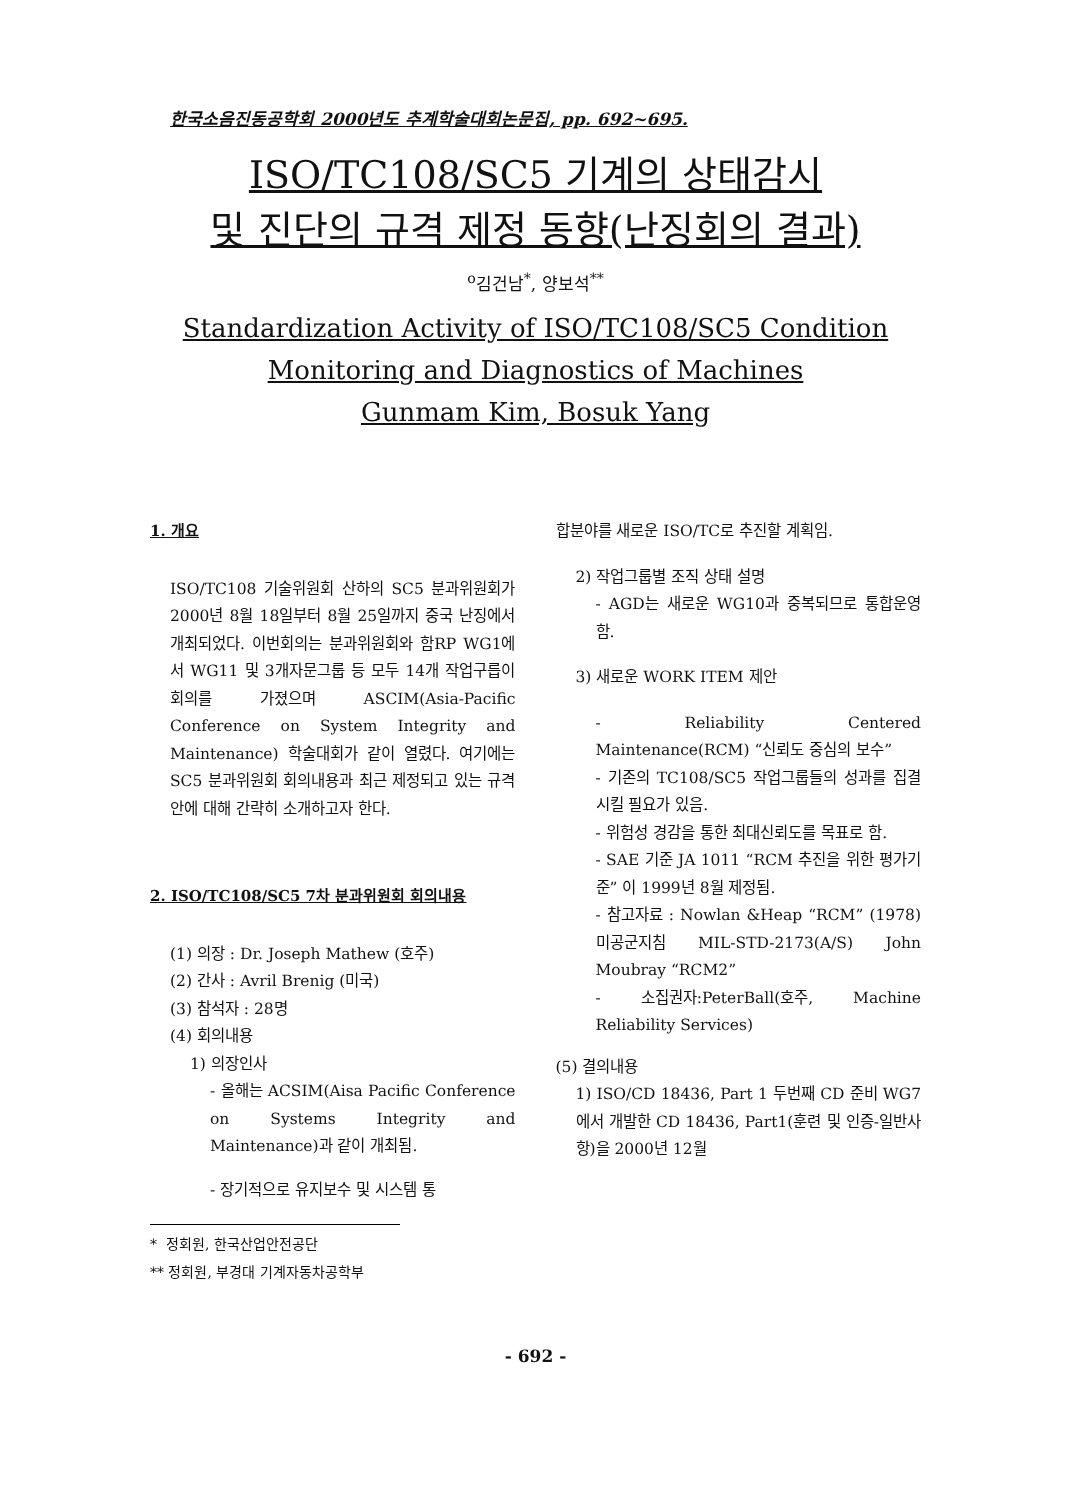한국소음진동공학회 2000년도 추계학술대회논문집, pp. 692~695.
ISO/TC108/SC5 기계의 상태감시
및 진단의 규격 제정 동향(난징회의 결과)
<sup>o</sup> 김건남<sup>*</sup>, 양보석<sup>**</sup>
Standardization Activity of ISO/TC108/SC5 Condition
Monitoring and Diagnostics of Machines
Gunmam Kim, Bosuk Yang
1. 개요
ISO/TC108 기술위원회 산하의 SC5 분과위원회가 2000년 8월 18일부터 8월 25일까지 중국 난징에서 개최되었다. 이번회의는 분과위원회와 함RP WG1에서 WG11 및 3개자문그룹 등 모두 14개 작업구릅이 회의를 가졌으며 ASCIM(Asia-Pacific Conference on System Integrity and Maintenance) 학술대회가 같이 열렸다. 여기에는 SC5 분과위원회 회의내용과 최근 제정되고 있는 규격안에 대해 간략히 소개하고자 한다.
2. ISO/TC108/SC5 7차 분과위원회 회의내용
(1) 의장 : Dr. Joseph Mathew (호주)
(2) 간사 : Avril Brenig (미국)
(3) 참석자 : 28명
(4) 회의내용
1) 의장인사
- 올해는 ACSIM(Aisa Pacific Conference on Systems Integrity and Maintenance)과 같이 개최됨.
- 장기적으로 유지보수 및 시스템 통
* 정회원, 한국산업안전공단
** 정회원, 부경대 기계자동차공학부
합분야를 새로운 ISO/TC로 추진할 계획임.
2) 작업그룹별 조직 상태 설명
- AGD는 새로운 WG10과 중복되므로 통합운영함.
3) 새로운 WORK ITEM 제안
- Reliability Centered Maintenance(RCM) “신뢰도 중심의 보수”
- 기존의 TC108/SC5 작업그룹들의 성과를 집결시킬 필요가 있음.
- 위험성 경감을 통한 최대신뢰도를 목표로 함.
- SAE 기준 JA 1011 “RCM 추진을 위한 평가기준” 이 1999년 8월 제정됨.
- 참고자료 : Nowlan &Heap “RCM” (1978) 미공군지침 MIL-STD-2173(A/S) John Moubray “RCM2”
- 소집권자:PeterBall(호주, Machine Reliability Services)
(5) 결의내용
1) ISO/CD 18436, Part 1 두번째 CD 준비 WG7에서 개발한 CD 18436, Part1(훈련 및 인증-일반사항)을 2000년 12월
- 692 -